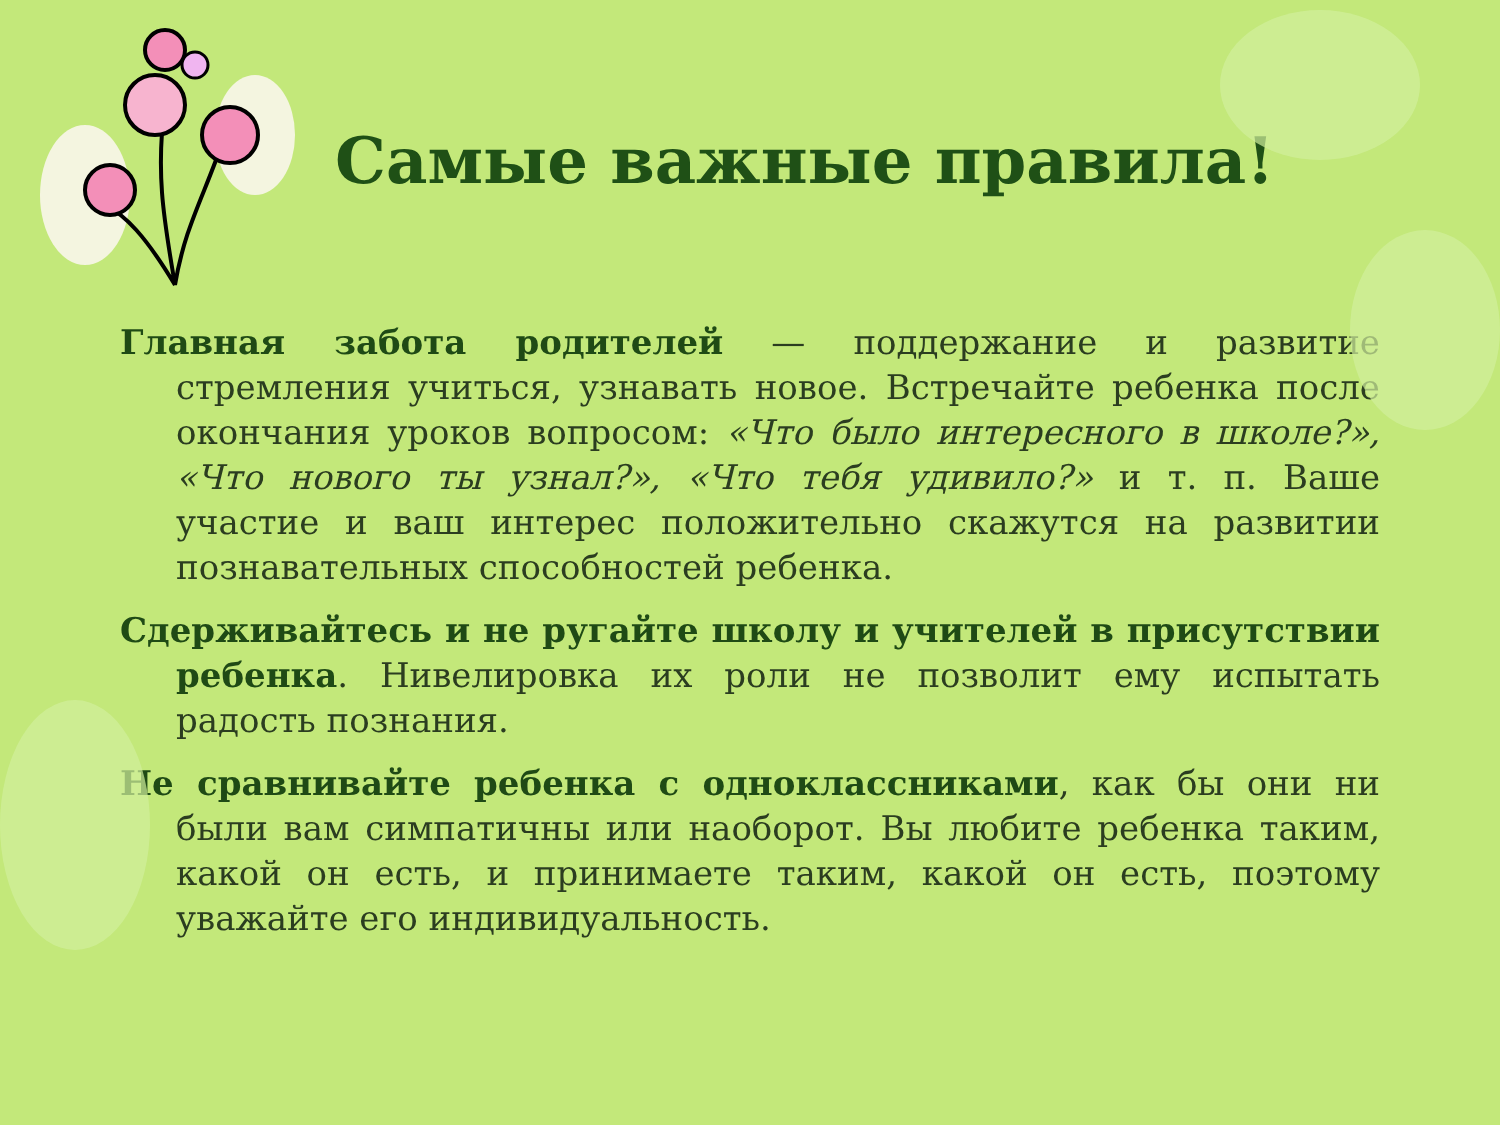Самые важные правила!
Главная забота родителей — поддержание и развитие стремления учиться, узнавать новое. Встречайте ребенка после окончания уроков вопросом: «Что было интересного в школе?», «Что нового ты узнал?», «Что тебя удивило?» и т. п. Ваше участие и ваш интерес положительно скажутся на развитии познавательных способностей ребенка.
Сдерживайтесь и не ругайте школу и учителей в присутствии ребенка. Нивелировка их роли не позволит ему испытать радость познания.
Не сравнивайте ребенка с одноклассниками, как бы они ни были вам симпатичны или наоборот. Вы любите ребенка таким, какой он есть, и принимаете таким, какой он есть, поэтому уважайте его индивидуальность.